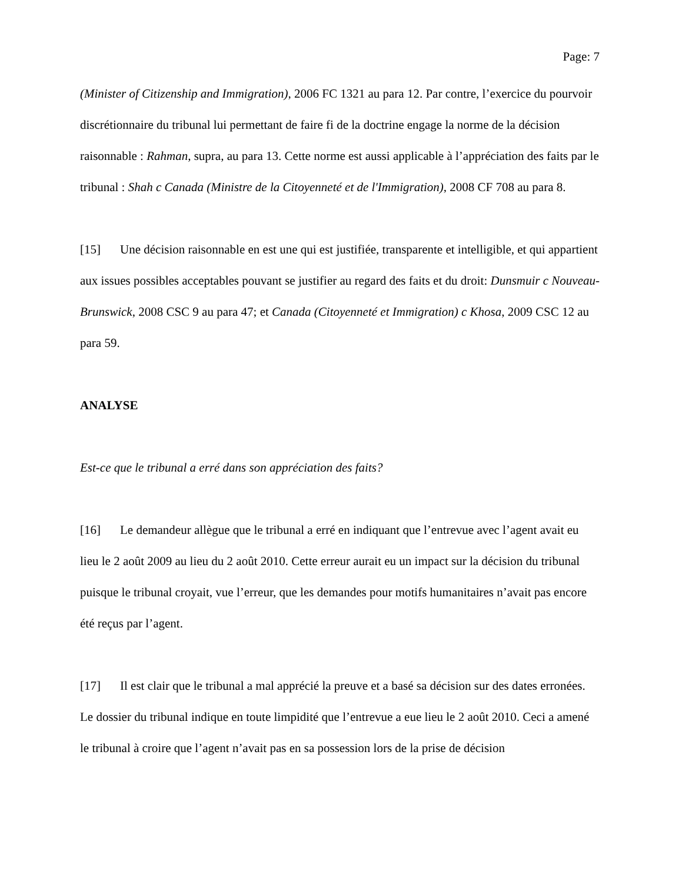Page: 7
(Minister of Citizenship and Immigration), 2006 FC 1321 au para 12. Par contre, l’exercice du pourvoir discrétionnaire du tribunal lui permettant de faire fi de la doctrine engage la norme de la décision raisonnable : Rahman, supra, au para 13. Cette norme est aussi applicable à l’appréciation des faits par le tribunal : Shah c Canada (Ministre de la Citoyenneté et de l'Immigration), 2008 CF 708 au para 8.
[15] Une décision raisonnable en est une qui est justifiée, transparente et intelligible, et qui appartient aux issues possibles acceptables pouvant se justifier au regard des faits et du droit: Dunsmuir c Nouveau-Brunswick, 2008 CSC 9 au para 47; et Canada (Citoyenneté et Immigration) c Khosa, 2009 CSC 12 au para 59.
ANALYSE
Est-ce que le tribunal a erré dans son appréciation des faits?
[16] Le demandeur allègue que le tribunal a erré en indiquant que l’entrevue avec l’agent avait eu lieu le 2 août 2009 au lieu du 2 août 2010. Cette erreur aurait eu un impact sur la décision du tribunal puisque le tribunal croyait, vue l’erreur, que les demandes pour motifs humanitaires n’avait pas encore été reçus par l’agent.
[17] Il est clair que le tribunal a mal apprécié la preuve et a basé sa décision sur des dates erronées. Le dossier du tribunal indique en toute limpidité que l’entrevue a eue lieu le 2 août 2010. Ceci a amené le tribunal à croire que l’agent n’avait pas en sa possession lors de la prise de décision